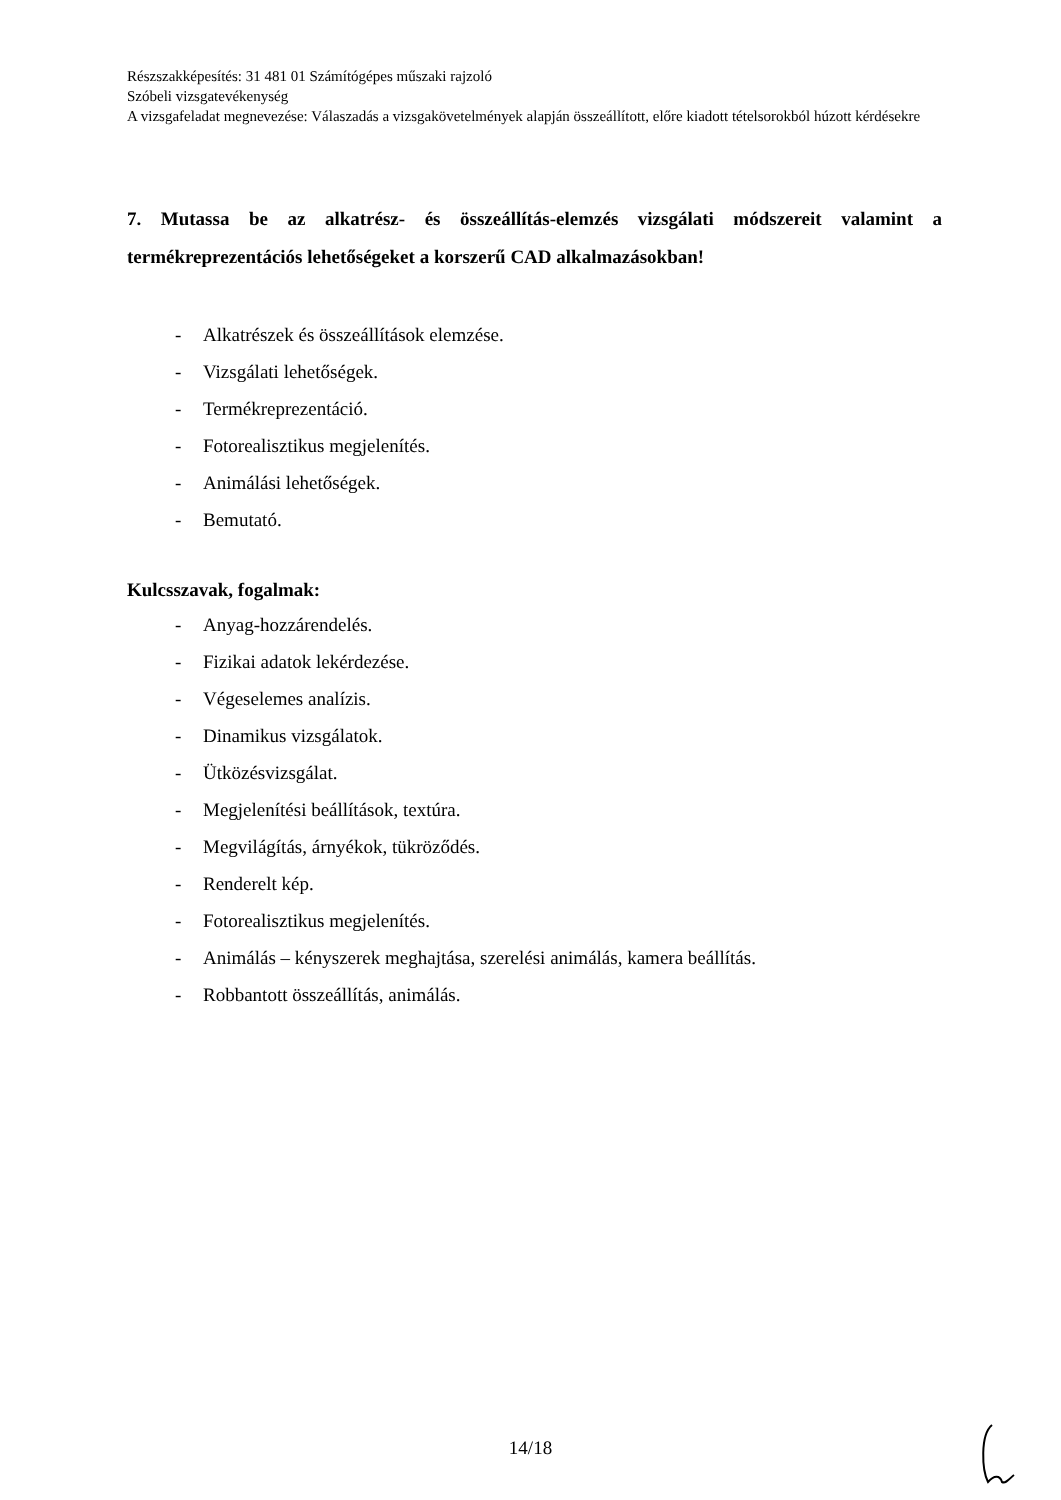Részszakképesítés: 31 481 01 Számítógépes műszaki rajzoló
Szóbeli vizsgatevékenység
A vizsgafeladat megnevezése: Válaszadás a vizsgakövetelmények alapján összeállított, előre kiadott tételsorokból húzott kérdésekre
7. Mutassa be az alkatrész- és összeállítás-elemzés vizsgálati módszereit valamint a termékreprezentációs lehetőségeket a korszerű CAD alkalmazásokban!
- Alkatrészek és összeállítások elemzése.
- Vizsgálati lehetőségek.
- Termékreprezentáció.
- Fotorealisztikus megjelenítés.
- Animálási lehetőségek.
- Bemutató.
Kulcsszavak, fogalmak:
- Anyag-hozzárendelés.
- Fizikai adatok lekérdezése.
- Végeselemes analízis.
- Dinamikus vizsgálatok.
- Ütközésvizsgálat.
- Megjelenítési beállítások, textúra.
- Megvilágítás, árnyékok, tükröződés.
- Renderelt kép.
- Fotorealisztikus megjelenítés.
- Animálás – kényszerek meghajtása, szerelési animálás, kamera beállítás.
- Robbantott összeállítás, animálás.
14/18